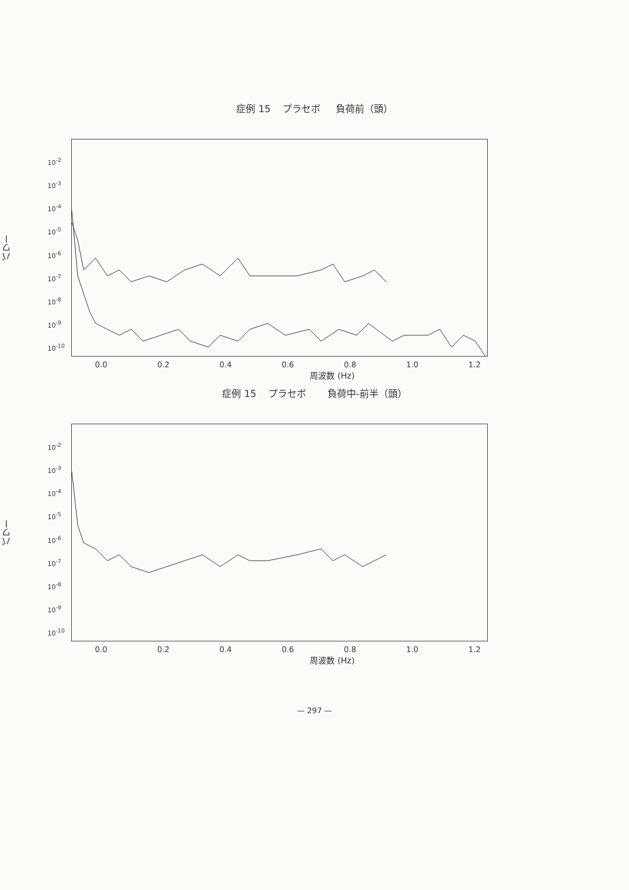症例 15 プラセボ 負荷前（頭）
パワー
10<sup>-2</sup>
10<sup>-3</sup>
10<sup>-4</sup>
10<sup>-5</sup>
10<sup>-6</sup>
10<sup>-7</sup>
10<sup>-8</sup>
10<sup>-9</sup>
10<sup>-10</sup>
0.0 0.2 0.4 0.6 0.8 1.0 1.2
周波数 (Hz)
症例 15 プラセボ 負荷中-前半（頭）
パワー
10<sup>-2</sup>
10<sup>-3</sup>
10<sup>-4</sup>
10<sup>-5</sup>
10<sup>-6</sup>
10<sup>-7</sup>
10<sup>-8</sup>
10<sup>-9</sup>
10<sup>-10</sup>
0.0 0.2 0.4 0.6 0.8 1.0 1.2
周波数 (Hz)
— 297 —